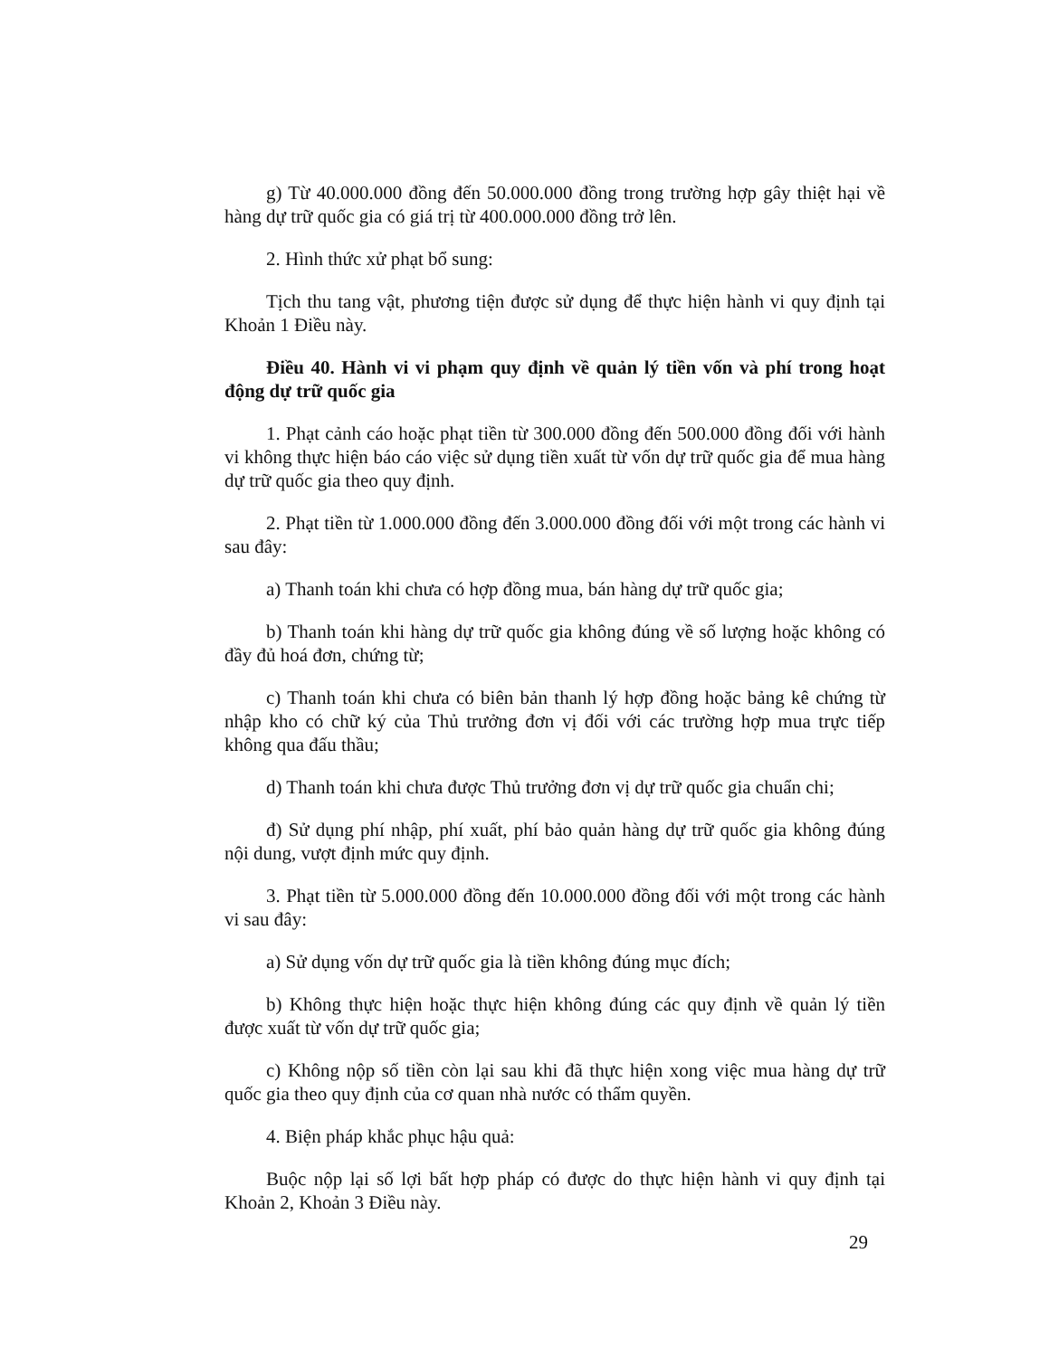g) Từ 40.000.000 đồng đến 50.000.000 đồng trong trường hợp gây thiệt hại về hàng dự trữ quốc gia có giá trị từ 400.000.000 đồng trở lên.
2. Hình thức xử phạt bổ sung:
Tịch thu tang vật, phương tiện được sử dụng để thực hiện hành vi quy định tại Khoản 1 Điều này.
Điều 40. Hành vi vi phạm quy định về quản lý tiền vốn và phí trong hoạt động dự trữ quốc gia
1. Phạt cảnh cáo hoặc phạt tiền từ 300.000 đồng đến 500.000 đồng đối với hành vi không thực hiện báo cáo việc sử dụng tiền xuất từ vốn dự trữ quốc gia để mua hàng dự trữ quốc gia theo quy định.
2. Phạt tiền từ 1.000.000 đồng đến 3.000.000 đồng đối với một trong các hành vi sau đây:
a) Thanh toán khi chưa có hợp đồng mua, bán hàng dự trữ quốc gia;
b) Thanh toán khi hàng dự trữ quốc gia không đúng về số lượng hoặc không có đầy đủ hoá đơn, chứng từ;
c) Thanh toán khi chưa có biên bản thanh lý hợp đồng hoặc bảng kê chứng từ nhập kho có chữ ký của Thủ trưởng đơn vị đối với các trường hợp mua trực tiếp không qua đấu thầu;
d) Thanh toán khi chưa được Thủ trưởng đơn vị dự trữ quốc gia chuẩn chi;
đ) Sử dụng phí nhập, phí xuất, phí bảo quản hàng dự trữ quốc gia không đúng nội dung, vượt định mức quy định.
3. Phạt tiền từ 5.000.000 đồng đến 10.000.000 đồng đối với một trong các hành vi sau đây:
a) Sử dụng vốn dự trữ quốc gia là tiền không đúng mục đích;
b) Không thực hiện hoặc thực hiện không đúng các quy định về quản lý tiền được xuất từ vốn dự trữ quốc gia;
c) Không nộp số tiền còn lại sau khi đã thực hiện xong việc mua hàng dự trữ quốc gia theo quy định của cơ quan nhà nước có thẩm quyền.
4. Biện pháp khắc phục hậu quả:
Buộc nộp lại số lợi bất hợp pháp có được do thực hiện hành vi quy định tại Khoản 2, Khoản 3 Điều này.
29